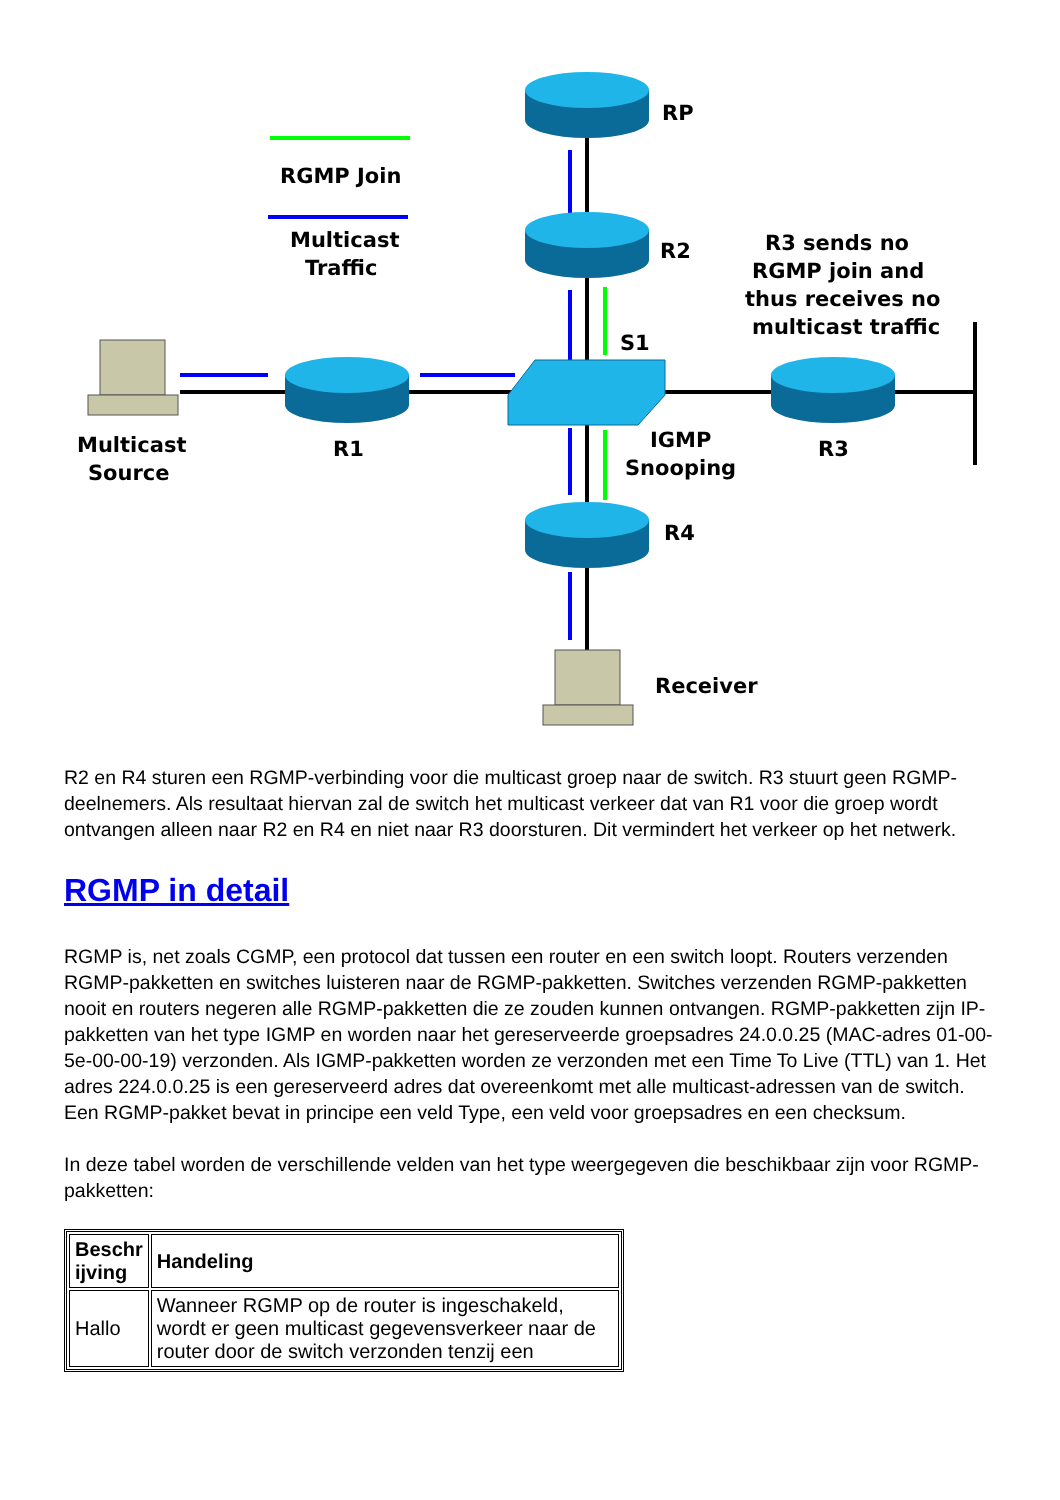RP
RGMP Join
Multicast
Traffic
R2
R3 sends no
RGMP join and
thus receives no
multicast traffic
S1
Multicast
Source
R1
IGMP
Snooping
R3
R4
Receiver
R2 en R4 sturen een RGMP-verbinding voor die multicast groep naar de switch. R3 stuurt geen RGMP-deelnemers. Als resultaat hiervan zal de switch het multicast verkeer dat van R1 voor die groep wordt ontvangen alleen naar R2 en R4 en niet naar R3 doorsturen. Dit vermindert het verkeer op het netwerk.
RGMP in detail
RGMP is, net zoals CGMP, een protocol dat tussen een router en een switch loopt. Routers verzenden RGMP-pakketten en switches luisteren naar de RGMP-pakketten. Switches verzenden RGMP-pakketten nooit en routers negeren alle RGMP-pakketten die ze zouden kunnen ontvangen. RGMP-pakketten zijn IP-pakketten van het type IGMP en worden naar het gereserveerde groepsadres 24.0.0.25 (MAC-adres 01-00-5e-00-00-19) verzonden. Als IGMP-pakketten worden ze verzonden met een Time To Live (TTL) van 1. Het adres 224.0.0.25 is een gereserveerd adres dat overeenkomt met alle multicast-adressen van de switch. Een RGMP-pakket bevat in principe een veld Type, een veld voor groepsadres en een checksum.
In deze tabel worden de verschillende velden van het type weergegeven die beschikbaar zijn voor RGMP-pakketten:
| Beschr ijving | Handeling |
| --- | --- |
| Hallo | Wanneer RGMP op de router is ingeschakeld, wordt er geen multicast gegevensverkeer naar de router door de switch verzonden tenzij een |